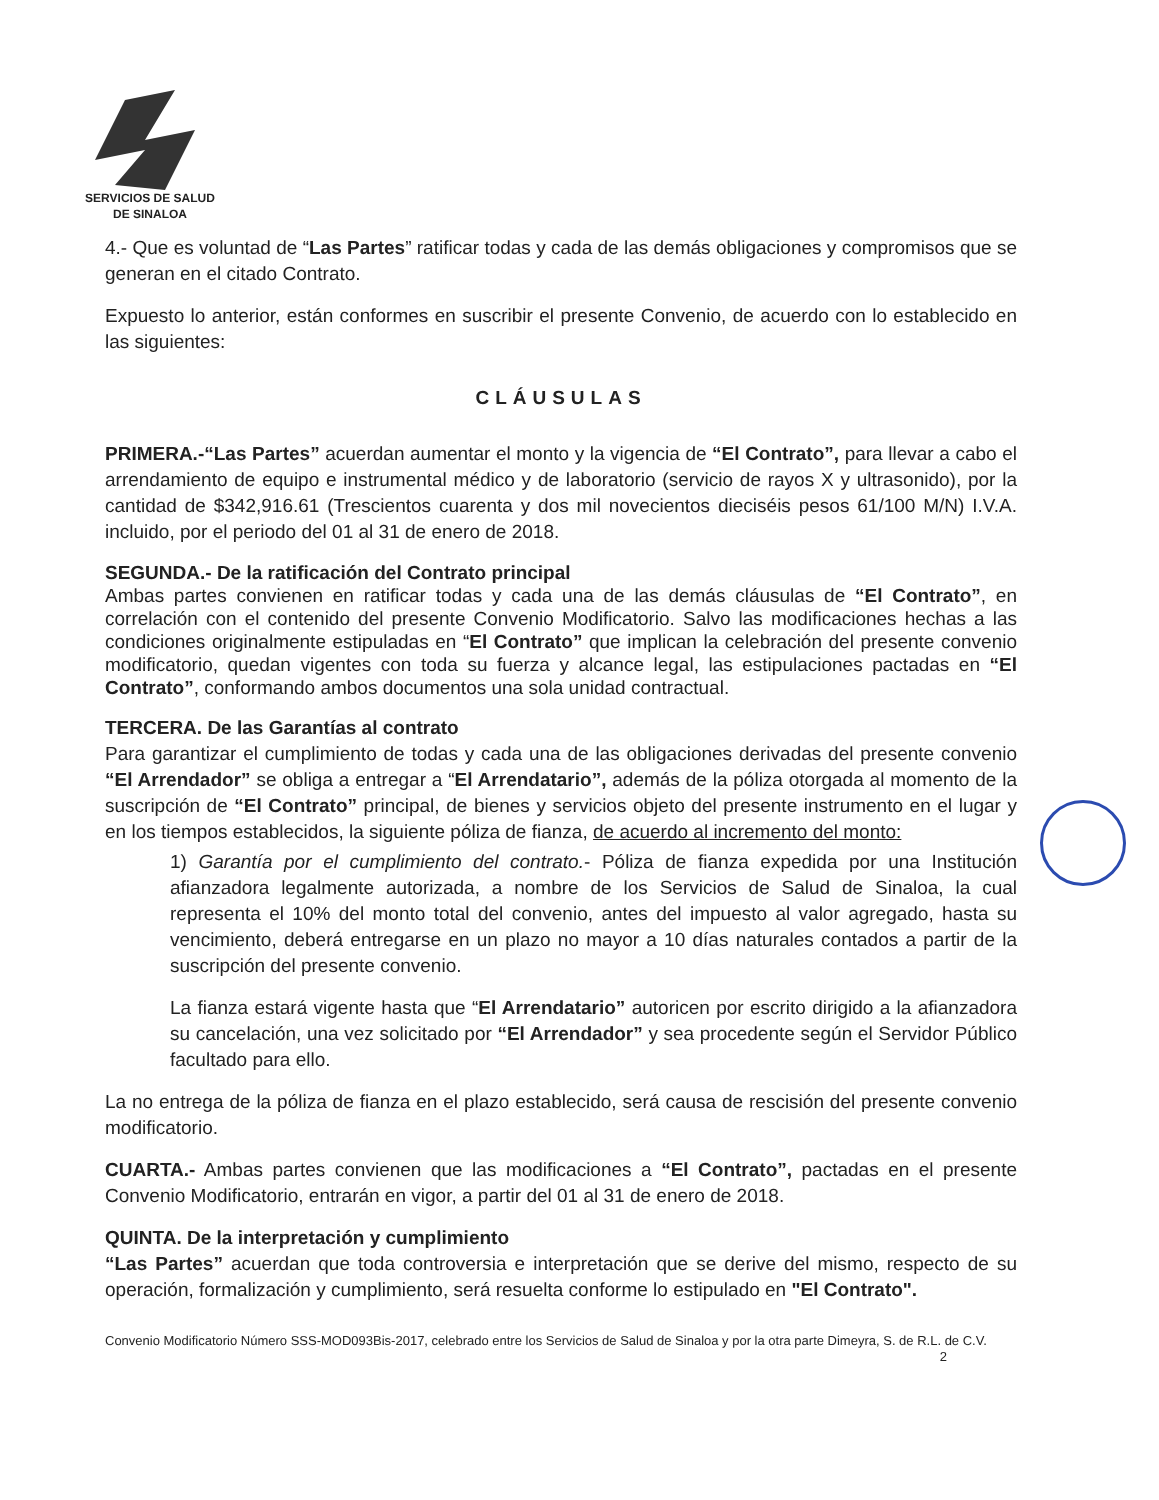SERVICIOS DE SALUD
DE SINALOA
4.- Que es voluntad de “Las Partes” ratificar todas y cada de las demás obligaciones y compromisos que se generan en el citado Contrato.
Expuesto lo anterior, están conformes en suscribir el presente Convenio, de acuerdo con lo establecido en las siguientes:
CLÁUSULAS
PRIMERA.-“Las Partes” acuerdan aumentar el monto y la vigencia de “El Contrato”, para llevar a cabo el arrendamiento de equipo e instrumental médico y de laboratorio (servicio de rayos X y ultrasonido), por la cantidad de $342,916.61 (Trescientos cuarenta y dos mil novecientos dieciséis pesos 61/100 M/N) I.V.A. incluido, por el periodo del 01 al 31 de enero de 2018.
SEGUNDA.- De la ratificación del Contrato principal
Ambas partes convienen en ratificar todas y cada una de las demás cláusulas de “El Contrato”, en correlación con el contenido del presente Convenio Modificatorio. Salvo las modificaciones hechas a las condiciones originalmente estipuladas en “El Contrato” que implican la celebración del presente convenio modificatorio, quedan vigentes con toda su fuerza y alcance legal, las estipulaciones pactadas en “El Contrato”, conformando ambos documentos una sola unidad contractual.
TERCERA. De las Garantías al contrato
Para garantizar el cumplimiento de todas y cada una de las obligaciones derivadas del presente convenio “El Arrendador” se obliga a entregar a “El Arrendatario”, además de la póliza otorgada al momento de la suscripción de “El Contrato” principal, de bienes y servicios objeto del presente instrumento en el lugar y en los tiempos establecidos, la siguiente póliza de fianza, de acuerdo al incremento del monto:
1) Garantía por el cumplimiento del contrato.- Póliza de fianza expedida por una Institución afianzadora legalmente autorizada, a nombre de los Servicios de Salud de Sinaloa, la cual representa el 10% del monto total del convenio, antes del impuesto al valor agregado, hasta su vencimiento, deberá entregarse en un plazo no mayor a 10 días naturales contados a partir de la suscripción del presente convenio.
La fianza estará vigente hasta que “El Arrendatario” autoricen por escrito dirigido a la afianzadora su cancelación, una vez solicitado por “El Arrendador” y sea procedente según el Servidor Público facultado para ello.
La no entrega de la póliza de fianza en el plazo establecido, será causa de rescisión del presente convenio modificatorio.
CUARTA.- Ambas partes convienen que las modificaciones a “El Contrato”, pactadas en el presente Convenio Modificatorio, entrarán en vigor, a partir del 01 al 31 de enero de 2018.
QUINTA. De la interpretación y cumplimiento
“Las Partes” acuerdan que toda controversia e interpretación que se derive del mismo, respecto de su operación, formalización y cumplimiento, será resuelta conforme lo estipulado en "El Contrato".
Convenio Modificatorio Número SSS-MOD093Bis-2017, celebrado entre los Servicios de Salud de Sinaloa y por la otra parte Dimeyra, S. de R.L. de C.V.
2